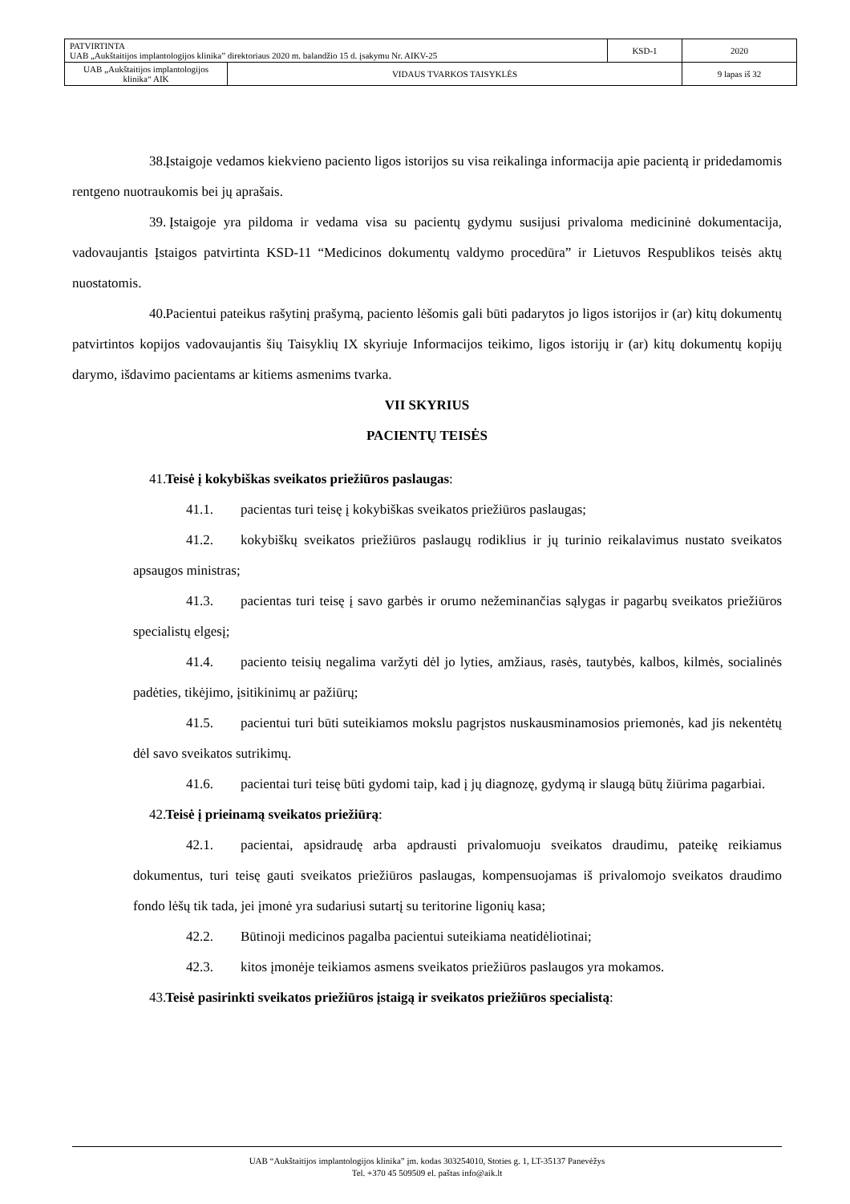| PATVIRTINTA UAB „Aukštaitijos implantologijos klinika” direktoriaus 2020 m. balandžio 15 d. įsakymu Nr. AIKV-25 | | KSD-1 | 2020 |
| UAB „Aukštaitijos implantologijos klinika“ AIK | VIDAUS TVARKOS TAISYKLĖS | | 9 lapas iš 32 |
38. Įstaigoje vedamos kiekvieno paciento ligos istorijos su visa reikalinga informacija apie pacientą ir pridedamomis rentgeno nuotraukomis bei jų aprašais.
39. Įstaigoje yra pildoma ir vedama visa su pacientų gydymu susijusi privaloma medicininė dokumentacija, vadovaujantis Įstaigos patvirtinta KSD-11 “Medicinos dokumentų valdymo procedūra” ir Lietuvos Respublikos teisės aktų nuostatomis.
40. Pacientui pateikus rašytinį prašymą, paciento lėšomis gali būti padarytos jo ligos istorijos ir (ar) kitų dokumentų patvirtintos kopijos vadovaujantis šių Taisyklių IX skyriuje Informacijos teikimo, ligos istorijų ir (ar) kitų dokumentų kopijų darymo, išdavimo pacientams ar kitiems asmenims tvarka.
VII SKYRIUS
PACIENTŲ TEISĖS
41. Teisė į kokybiškas sveikatos priežiūros paslaugas:
41.1. pacientas turi teisę į kokybiškas sveikatos priežiūros paslaugas;
41.2. kokybiškų sveikatos priežiūros paslaugų rodiklius ir jų turinio reikalavimus nustato sveikatos apsaugos ministras;
41.3. pacientas turi teisę į savo garbės ir orumo nežeminančias sąlygas ir pagarbų sveikatos priežiūros specialistų elgesį;
41.4. paciento teisių negalima varžyti dėl jo lyties, amžiaus, rasės, tautybės, kalbos, kilmės, socialinės padėties, tikėjimo, įsitikinimų ar pažiūrų;
41.5. pacientui turi būti suteikiamos mokslu pagrįstos nuskausminamosios priemonės, kad jis nekentėtų dėl savo sveikatos sutrikimų.
41.6. pacientai turi teisę būti gydomi taip, kad į jų diagnozę, gydymą ir slaugą būtų žiūrima pagarbiai.
42. Teisė į prieinamą sveikatos priežiūrą:
42.1. pacientai, apsidraudę arba apdrausti privalomuoju sveikatos draudimu, pateikę reikiamus dokumentus, turi teisę gauti sveikatos priežiūros paslaugas, kompensuojamas iš privalomojo sveikatos draudimo fondo lėšų tik tada, jei įmonė yra sudariusi sutartį su teritorine ligonių kasa;
42.2. Būtinoji medicinos pagalba pacientui suteikiama neatidėliotinai;
42.3. kitos įmonėje teikiamos asmens sveikatos priežiūros paslaugos yra mokamos.
43. Teisė pasirinkti sveikatos priežiūros įstaigą ir sveikatos priežiūros specialistą:
UAB “Aukštaitijos implantologijos klinika” įm. kodas 303254010, Stoties g. 1, LT-35137 Panevėžys
Tel. +370 45 509509 el. paštas info@aik.lt